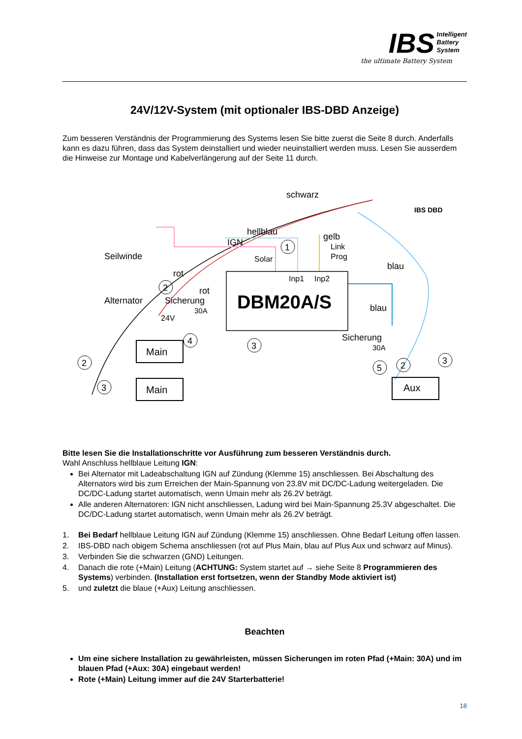IBS Intelligent
Battery
System
the ultimate Battery System
24V/12V-System (mit optionaler IBS-DBD Anzeige)
Zum besseren Verständnis der Programmierung des Systems lesen Sie bitte zuerst die Seite 8 durch. Anderfalls kann es dazu führen, dass das System deinstalliert und wieder neuinstalliert werden muss. Lesen Sie ausserdem die Hinweise zur Montage und Kabelverlängerung auf der Seite 11 durch.
DBM20A/S
Inp1
Inp2
Solar
Link
Prog
schwarz
hellblau
IGN
gelb
blau
blau
Seilwinde
Alternator
rot
rot
Sicherung
30A
24V
Sicherung
30A
Main
Main
Aux
IBS DBD
1
2
4
3
2
3
5
2
3
Bitte lesen Sie die Installationschritte vor Ausführung zum besseren Verständnis durch.
Wahl Anschluss hellblaue Leitung IGN:
Bei Alternator mit Ladeabschaltung IGN auf Zündung (Klemme 15) anschliessen. Bei Abschaltung des Alternators wird bis zum Erreichen der Main-Spannung von 23.8V mit DC/DC-Ladung weitergeladen. Die DC/DC-Ladung startet automatisch, wenn Umain mehr als 26.2V beträgt.
Alle anderen Alternatoren: IGN nicht anschliessen, Ladung wird bei Main-Spannung 25.3V abgeschaltet. Die DC/DC-Ladung startet automatisch, wenn Umain mehr als 26.2V beträgt.
1. Bei Bedarf hellblaue Leitung IGN auf Zündung (Klemme 15) anschliessen. Ohne Bedarf Leitung offen lassen.
2. IBS-DBD nach obigem Schema anschliessen (rot auf Plus Main, blau auf Plus Aux und schwarz auf Minus).
3. Verbinden Sie die schwarzen (GND) Leitungen.
4. Danach die rote (+Main) Leitung (ACHTUNG: System startet auf → siehe Seite 8 Programmieren des Systems) verbinden. (Installation erst fortsetzen, wenn der Standby Mode aktiviert ist)
5. und zuletzt die blaue (+Aux) Leitung anschliessen.
Beachten
Um eine sichere Installation zu gewährleisten, müssen Sicherungen im roten Pfad (+Main: 30A) und im blauen Pfad (+Aux: 30A) eingebaut werden!
Rote (+Main) Leitung immer auf die 24V Starterbatterie!
18